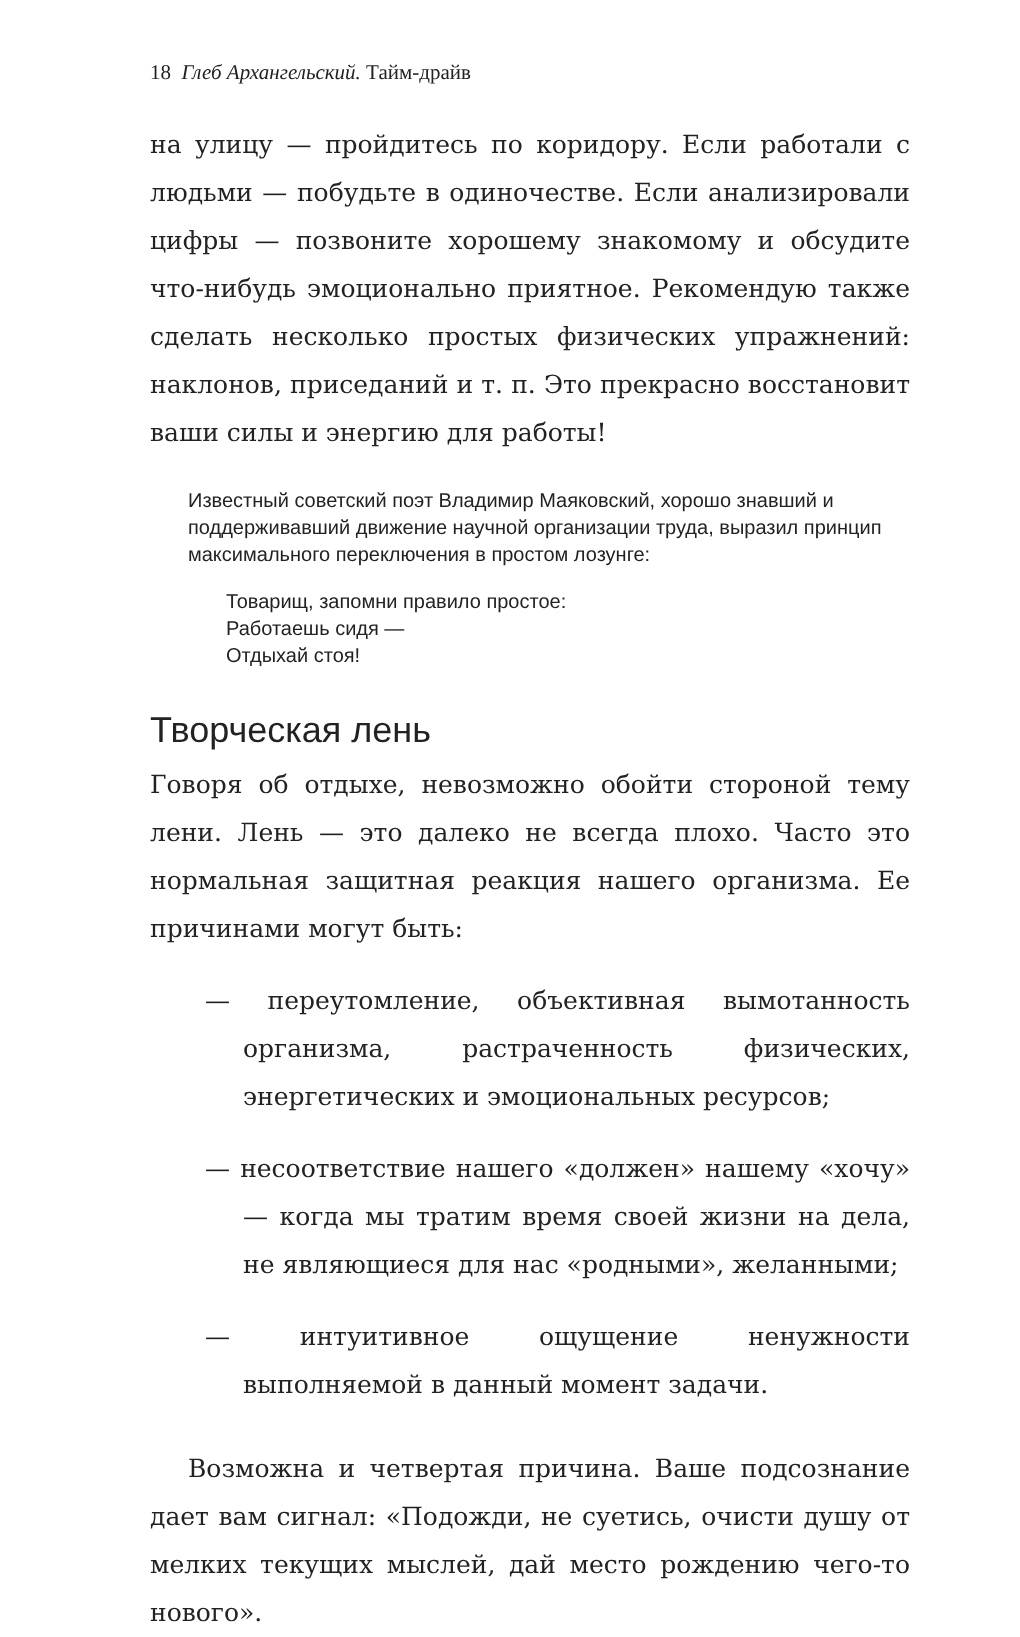18 Глеб Архангельский. Тайм-драйв
на улицу — пройдитесь по коридору. Если работали с людьми — побудьте в одиночестве. Если анализировали цифры — позвоните хорошему знакомому и обсудите что-нибудь эмоционально приятное. Рекомендую также сделать несколько простых физических упражнений: наклонов, приседаний и т. п. Это прекрасно восстановит ваши силы и энергию для работы!
Известный советский поэт Владимир Маяковский, хорошо знавший и поддерживавший движение научной организации труда, выразил принцип максимального переключения в простом лозунге:
Товарищ, запомни правило простое:
Работаешь сидя —
Отдыхай стоя!
Творческая лень
Говоря об отдыхе, невозможно обойти стороной тему лени. Лень — это далеко не всегда плохо. Часто это нормальная защитная реакция нашего организма. Ее причинами могут быть:
— переутомление, объективная вымотанность организма, растраченность физических, энергетических и эмоциональных ресурсов;
— несоответствие нашего «должен» нашему «хочу» — когда мы тратим время своей жизни на дела, не являющиеся для нас «родными», желанными;
— интуитивное ощущение ненужности выполняемой в данный момент задачи.
Возможна и четвертая причина. Ваше подсознание дает вам сигнал: «Подожди, не суетись, очисти душу от мелких текущих мыслей, дай место рождению чего-то нового».